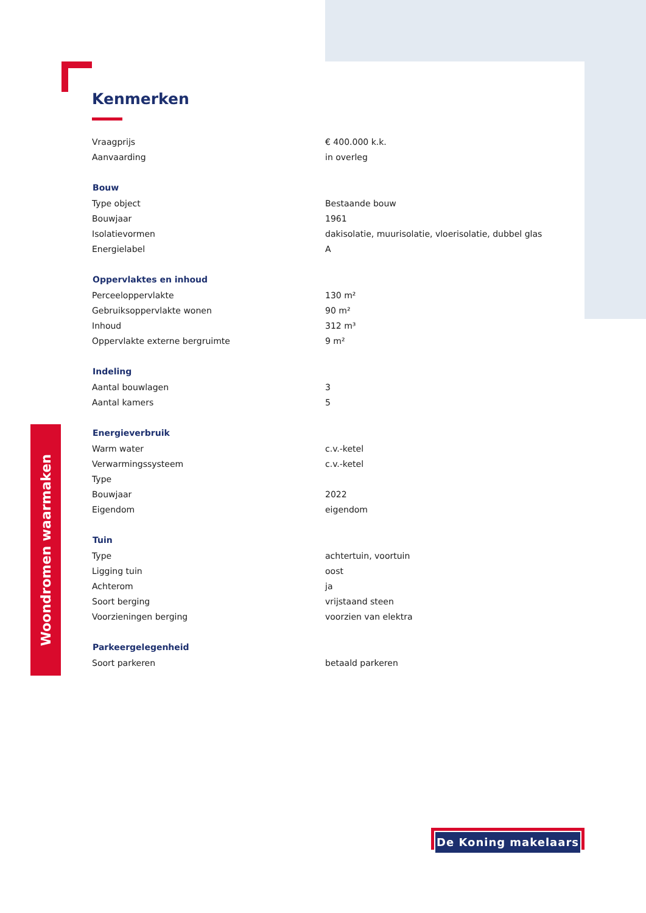Kenmerken
| Vraagprijs | € 400.000 k.k. |
| Aanvaarding | in overleg |
| Bouw | |
| Type object | Bestaande bouw |
| Bouwjaar | 1961 |
| Isolatievormen | dakisolatie, muurisolatie, vloerisolatie, dubbel glas |
| Energielabel | A |
| Oppervlaktes en inhoud | |
| Perceeloppervlakte | 130 m² |
| Gebruiksoppervlakte wonen | 90 m² |
| Inhoud | 312 m³ |
| Oppervlakte externe bergruimte | 9 m² |
| Indeling | |
| Aantal bouwlagen | 3 |
| Aantal kamers | 5 |
| Energieverbruik | |
| Warm water | c.v.-ketel |
| Verwarmingssysteem | c.v.-ketel |
| Type | |
| Bouwjaar | 2022 |
| Eigendom | eigendom |
| Tuin | |
| Type | achtertuin, voortuin |
| Ligging tuin | oost |
| Achterom | ja |
| Soort berging | vrijstaand steen |
| Voorzieningen berging | voorzien van elektra |
| Parkeergelegenheid | |
| Soort parkeren | betaald parkeren |
Woondromen waarmaken
De Koning makelaars